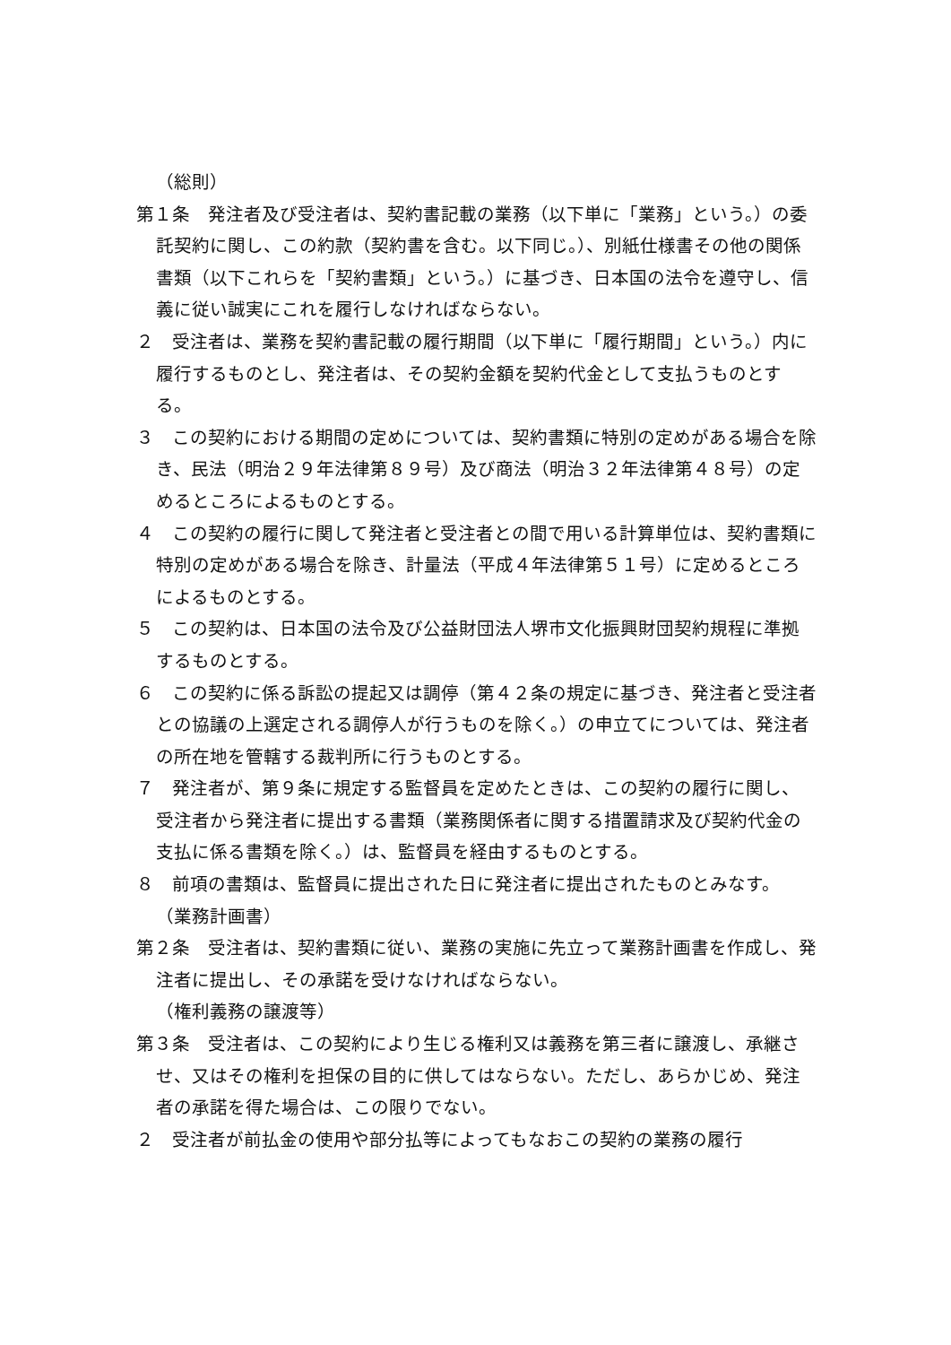（総則）
第１条　発注者及び受注者は、契約書記載の業務（以下単に「業務」という。）の委託契約に関し、この約款（契約書を含む。以下同じ。）、別紙仕様書その他の関係書類（以下これらを「契約書類」という。）に基づき、日本国の法令を遵守し、信義に従い誠実にこれを履行しなければならない。
２　受注者は、業務を契約書記載の履行期間（以下単に「履行期間」という。）内に履行するものとし、発注者は、その契約金額を契約代金として支払うものとする。
３　この契約における期間の定めについては、契約書類に特別の定めがある場合を除き、民法（明治２９年法律第８９号）及び商法（明治３２年法律第４８号）の定めるところによるものとする。
４　この契約の履行に関して発注者と受注者との間で用いる計算単位は、契約書類に特別の定めがある場合を除き、計量法（平成４年法律第５１号）に定めるところによるものとする。
５　この契約は、日本国の法令及び公益財団法人堺市文化振興財団契約規程に準拠するものとする。
６　この契約に係る訴訟の提起又は調停（第４２条の規定に基づき、発注者と受注者との協議の上選定される調停人が行うものを除く。）の申立てについては、発注者の所在地を管轄する裁判所に行うものとする。
７　発注者が、第９条に規定する監督員を定めたときは、この契約の履行に関し、受注者から発注者に提出する書類（業務関係者に関する措置請求及び契約代金の支払に係る書類を除く。）は、監督員を経由するものとする。
８　前項の書類は、監督員に提出された日に発注者に提出されたものとみなす。
（業務計画書）
第２条　受注者は、契約書類に従い、業務の実施に先立って業務計画書を作成し、発注者に提出し、その承諾を受けなければならない。
（権利義務の譲渡等）
第３条　受注者は、この契約により生じる権利又は義務を第三者に譲渡し、承継させ、又はその権利を担保の目的に供してはならない。ただし、あらかじめ、発注者の承諾を得た場合は、この限りでない。
２　受注者が前払金の使用や部分払等によってもなおこの契約の業務の履行